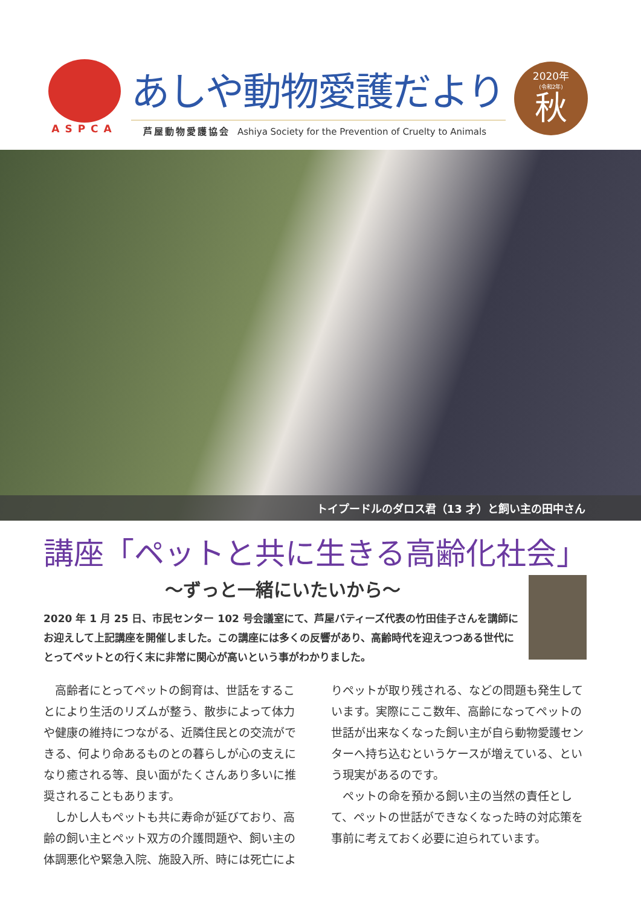ASPCA
あしや動物愛護だより
芦屋動物愛護協会 Ashiya Society for the Prevention of Cruelty to Animals
2020年
(令和2年)
秋
トイプードルのダロス君（13 才）と飼い主の田中さん
講座「ペットと共に生きる高齢化社会」
〜ずっと一緒にいたいから〜
2020 年 1 月 25 日、市民センター 102 号会議室にて、芦屋バティーズ代表の竹田佳子さんを講師にお迎えして上記講座を開催しました。この講座には多くの反響があり、高齢時代を迎えつつある世代にとってペットとの行く末に非常に関心が高いという事がわかりました。
高齢者にとってペットの飼育は、世話をすることにより生活のリズムが整う、散歩によって体力や健康の維持につながる、近隣住民との交流ができる、何より命あるものとの暮らしが心の支えになり癒される等、良い面がたくさんあり多いに推奨されることもあります。
しかし人もペットも共に寿命が延びており、高齢の飼い主とペット双方の介護問題や、飼い主の体調悪化や緊急入院、施設入所、時には死亡によりペットが取り残される、などの問題も発生しています。実際にここ数年、高齢になってペットの世話が出来なくなった飼い主が自ら動物愛護センターへ持ち込むというケースが増えている、という現実があるのです。
ペットの命を預かる飼い主の当然の責任として、ペットの世話ができなくなった時の対応策を事前に考えておく必要に迫られています。